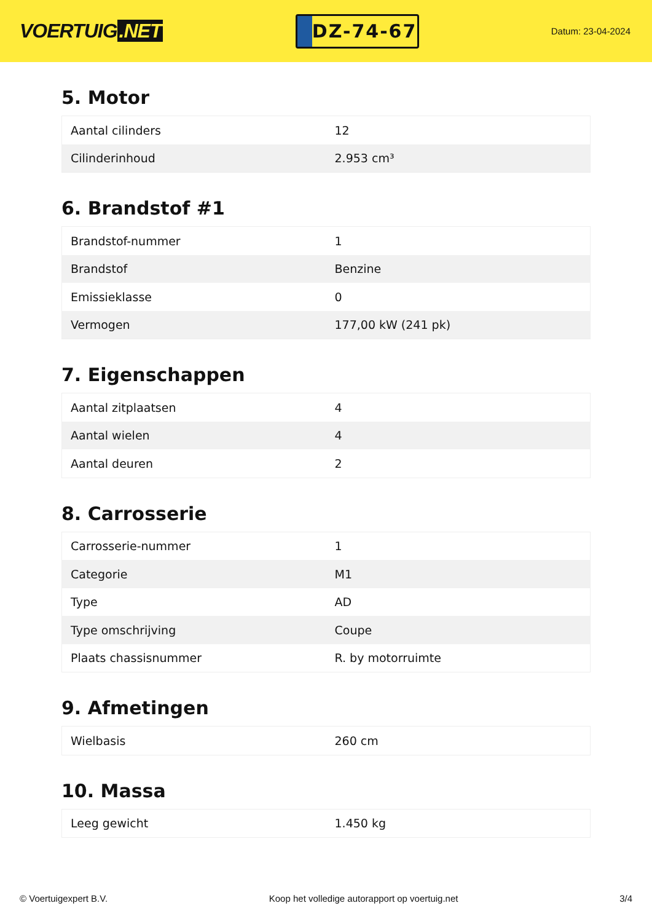VOERTUIG.NET
DZ-74-67
Datum: 23-04-2024
5. Motor
| Aantal cilinders | 12 |
| Cilinderinhoud | 2.953 cm³ |
6. Brandstof #1
| Brandstof-nummer | 1 |
| Brandstof | Benzine |
| Emissieklasse | 0 |
| Vermogen | 177,00 kW (241 pk) |
7. Eigenschappen
| Aantal zitplaatsen | 4 |
| Aantal wielen | 4 |
| Aantal deuren | 2 |
8. Carrosserie
| Carrosserie-nummer | 1 |
| Categorie | M1 |
| Type | AD |
| Type omschrijving | Coupe |
| Plaats chassisnummer | R. by motorruimte |
9. Afmetingen
| Wielbasis | 260 cm |
10. Massa
| Leeg gewicht | 1.450 kg |
© Voertuigexpert B.V. Koop het volledige autorapport op voertuig.net 3/4